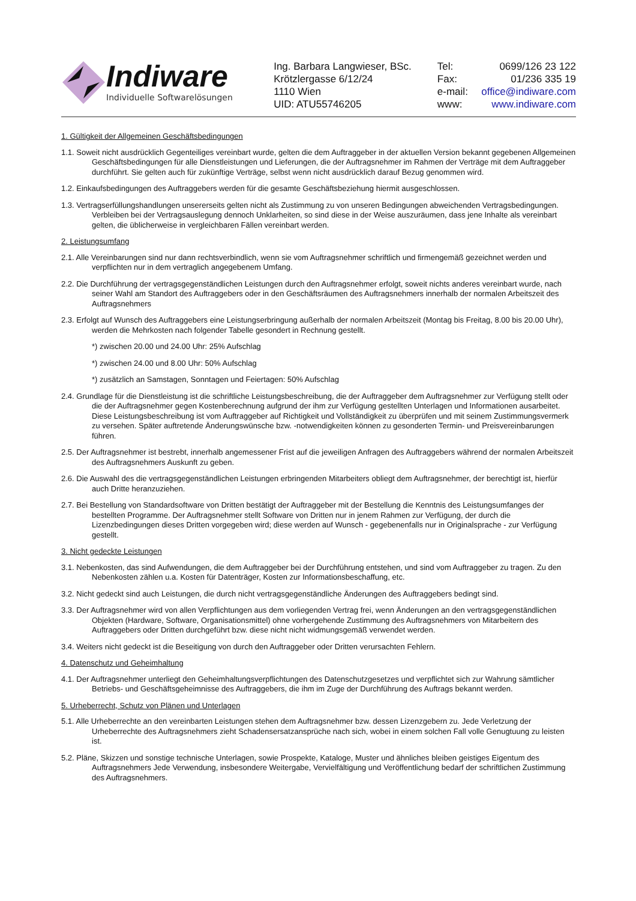Indiware
Individuelle Softwarelösungen
Ing. Barbara Langwieser, BSc.
Krötzlergasse 6/12/24
1110 Wien
UID: ATU55746205
| Tel: | 0699/126 23 122 |
| Fax: | 01/236 335 19 |
| e-mail: | office@indiware.com |
| www: | www.indiware.com |
1. Gültigkeit der Allgemeinen Geschäftsbedingungen
1.1. Soweit nicht ausdrücklich Gegenteiliges vereinbart wurde, gelten die dem Auftraggeber in der aktuellen Version bekannt gegebenen Allgemeinen Geschäftsbedingungen für alle Dienstleistungen und Lieferungen, die der Auftragsnehmer im Rahmen der Verträge mit dem Auftraggeber durchführt. Sie gelten auch für zukünftige Verträge, selbst wenn nicht ausdrücklich darauf Bezug genommen wird.
1.2. Einkaufsbedingungen des Auftraggebers werden für die gesamte Geschäftsbeziehung hiermit ausgeschlossen.
1.3. Vertragserfüllungshandlungen unsererseits gelten nicht als Zustimmung zu von unseren Bedingungen abweichenden Vertragsbedingungen. Verbleiben bei der Vertragsauslegung dennoch Unklarheiten, so sind diese in der Weise auszuräumen, dass jene Inhalte als vereinbart gelten, die üblicherweise in vergleichbaren Fällen vereinbart werden.
2. Leistungsumfang
2.1. Alle Vereinbarungen sind nur dann rechtsverbindlich, wenn sie vom Auftragsnehmer schriftlich und firmengemäß gezeichnet werden und verpflichten nur in dem vertraglich angegebenem Umfang.
2.2. Die Durchführung der vertragsgegenständlichen Leistungen durch den Auftragsnehmer erfolgt, soweit nichts anderes vereinbart wurde, nach seiner Wahl am Standort des Auftraggebers oder in den Geschäftsräumen des Auftragsnehmers innerhalb der normalen Arbeitszeit des Auftragsnehmers
2.3. Erfolgt auf Wunsch des Auftraggebers eine Leistungserbringung außerhalb der normalen Arbeitszeit (Montag bis Freitag, 8.00 bis 20.00 Uhr), werden die Mehrkosten nach folgender Tabelle gesondert in Rechnung gestellt.
*) zwischen 20.00 und 24.00 Uhr: 25% Aufschlag
*) zwischen 24.00 und 8.00 Uhr: 50% Aufschlag
*) zusätzlich an Samstagen, Sonntagen und Feiertagen: 50% Aufschlag
2.4. Grundlage für die Dienstleistung ist die schriftliche Leistungsbeschreibung, die der Auftraggeber dem Auftragsnehmer zur Verfügung stellt oder die der Auftragsnehmer gegen Kostenberechnung aufgrund der ihm zur Verfügung gestellten Unterlagen und Informationen ausarbeitet. Diese Leistungsbeschreibung ist vom Auftraggeber auf Richtigkeit und Vollständigkeit zu überprüfen und mit seinem Zustimmungsvermerk zu versehen. Später auftretende Änderungswünsche bzw. -notwendigkeiten können zu gesonderten Termin- und Preisvereinbarungen führen.
2.5. Der Auftragsnehmer ist bestrebt, innerhalb angemessener Frist auf die jeweiligen Anfragen des Auftraggebers während der normalen Arbeitszeit des Auftragsnehmers Auskunft zu geben.
2.6. Die Auswahl des die vertragsgegenständlichen Leistungen erbringenden Mitarbeiters obliegt dem Auftragsnehmer, der berechtigt ist, hierfür auch Dritte heranzuziehen.
2.7. Bei Bestellung von Standardsoftware von Dritten bestätigt der Auftraggeber mit der Bestellung die Kenntnis des Leistungsumfanges der bestellten Programme. Der Auftragsnehmer stellt Software von Dritten nur in jenem Rahmen zur Verfügung, der durch die Lizenzbedingungen dieses Dritten vorgegeben wird; diese werden auf Wunsch - gegebenenfalls nur in Originalsprache - zur Verfügung gestellt.
3. Nicht gedeckte Leistungen
3.1. Nebenkosten, das sind Aufwendungen, die dem Auftraggeber bei der Durchführung entstehen, und sind vom Auftraggeber zu tragen. Zu den Nebenkosten zählen u.a. Kosten für Datenträger, Kosten zur Informationsbeschaffung, etc.
3.2. Nicht gedeckt sind auch Leistungen, die durch nicht vertragsgegenständliche Änderungen des Auftraggebers bedingt sind.
3.3. Der Auftragsnehmer wird von allen Verpflichtungen aus dem vorliegenden Vertrag frei, wenn Änderungen an den vertragsgegenständlichen Objekten (Hardware, Software, Organisationsmittel) ohne vorhergehende Zustimmung des Auftragsnehmers von Mitarbeitern des Auftraggebers oder Dritten durchgeführt bzw. diese nicht nicht widmungsgemäß verwendet werden.
3.4. Weiters nicht gedeckt ist die Beseitigung von durch den Auftraggeber oder Dritten verursachten Fehlern.
4. Datenschutz und Geheimhaltung
4.1. Der Auftragsnehmer unterliegt den Geheimhaltungsverpflichtungen des Datenschutzgesetzes und verpflichtet sich zur Wahrung sämtlicher Betriebs- und Geschäftsgeheimnisse des Auftraggebers, die ihm im Zuge der Durchführung des Auftrags bekannt werden.
5. Urheberrecht, Schutz von Plänen und Unterlagen
5.1. Alle Urheberrechte an den vereinbarten Leistungen stehen dem Auftragsnehmer bzw. dessen Lizenzgebern zu. Jede Verletzung der Urheberrechte des Auftragsnehmers zieht Schadensersatzansprüche nach sich, wobei in einem solchen Fall volle Genugtuung zu leisten ist.
5.2. Pläne, Skizzen und sonstige technische Unterlagen, sowie Prospekte, Kataloge, Muster und ähnliches bleiben geistiges Eigentum des Auftragsnehmers Jede Verwendung, insbesondere Weitergabe, Vervielfältigung und Veröffentlichung bedarf der schriftlichen Zustimmung des Auftragsnehmers.